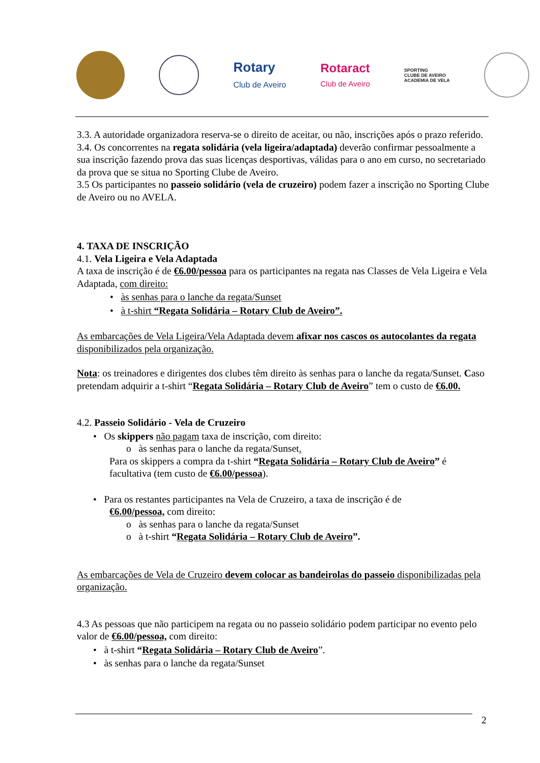Rotary
Club de Aveiro
Rotaract
Club de Aveiro
SPORTING
CLUBE DE AVEIRO
ACADEMIA DE VELA
3.3. A autoridade organizadora reserva-se o direito de aceitar, ou não, inscrições após o prazo referido.
3.4. Os concorrentes na regata solidária (vela ligeira/adaptada) deverão confirmar pessoalmente a sua inscrição fazendo prova das suas licenças desportivas, válidas para o ano em curso, no secretariado da prova que se situa no Sporting Clube de Aveiro.
3.5 Os participantes no passeio solidário (vela de cruzeiro) podem fazer a inscrição no Sporting Clube de Aveiro ou no AVELA.
4. TAXA DE INSCRIÇÃO
4.1. Vela Ligeira e Vela Adaptada
A taxa de inscrição é de €6.00/pessoa para os participantes na regata nas Classes de Vela Ligeira e Vela Adaptada, com direito:
• às senhas para o lanche da regata/Sunset
• à t-shirt “Regata Solidária – Rotary Club de Aveiro”.
As embarcações de Vela Ligeira/Vela Adaptada devem afixar nos cascos os autocolantes da regata disponibilizados pela organização.
Nota: os treinadores e dirigentes dos clubes têm direito às senhas para o lanche da regata/Sunset. Caso pretendam adquirir a t-shirt “Regata Solidária – Rotary Club de Aveiro” tem o custo de €6.00.
4.2. Passeio Solidário - Vela de Cruzeiro
• Os skippers não pagam taxa de inscrição, com direito:
o às senhas para o lanche da regata/Sunset.
Para os skippers a compra da t-shirt “Regata Solidária – Rotary Club de Aveiro” é facultativa (tem custo de €6.00/pessoa).
• Para os restantes participantes na Vela de Cruzeiro, a taxa de inscrição é de
€6.00/pessoa, com direito:
o às senhas para o lanche da regata/Sunset
o à t-shirt “Regata Solidária – Rotary Club de Aveiro”.
As embarcações de Vela de Cruzeiro devem colocar as bandeirolas do passeio disponibilizadas pela organização.
4.3 As pessoas que não participem na regata ou no passeio solidário podem participar no evento pelo valor de €6.00/pessoa, com direito:
• à t-shirt “Regata Solidária – Rotary Club de Aveiro”.
• às senhas para o lanche da regata/Sunset
2